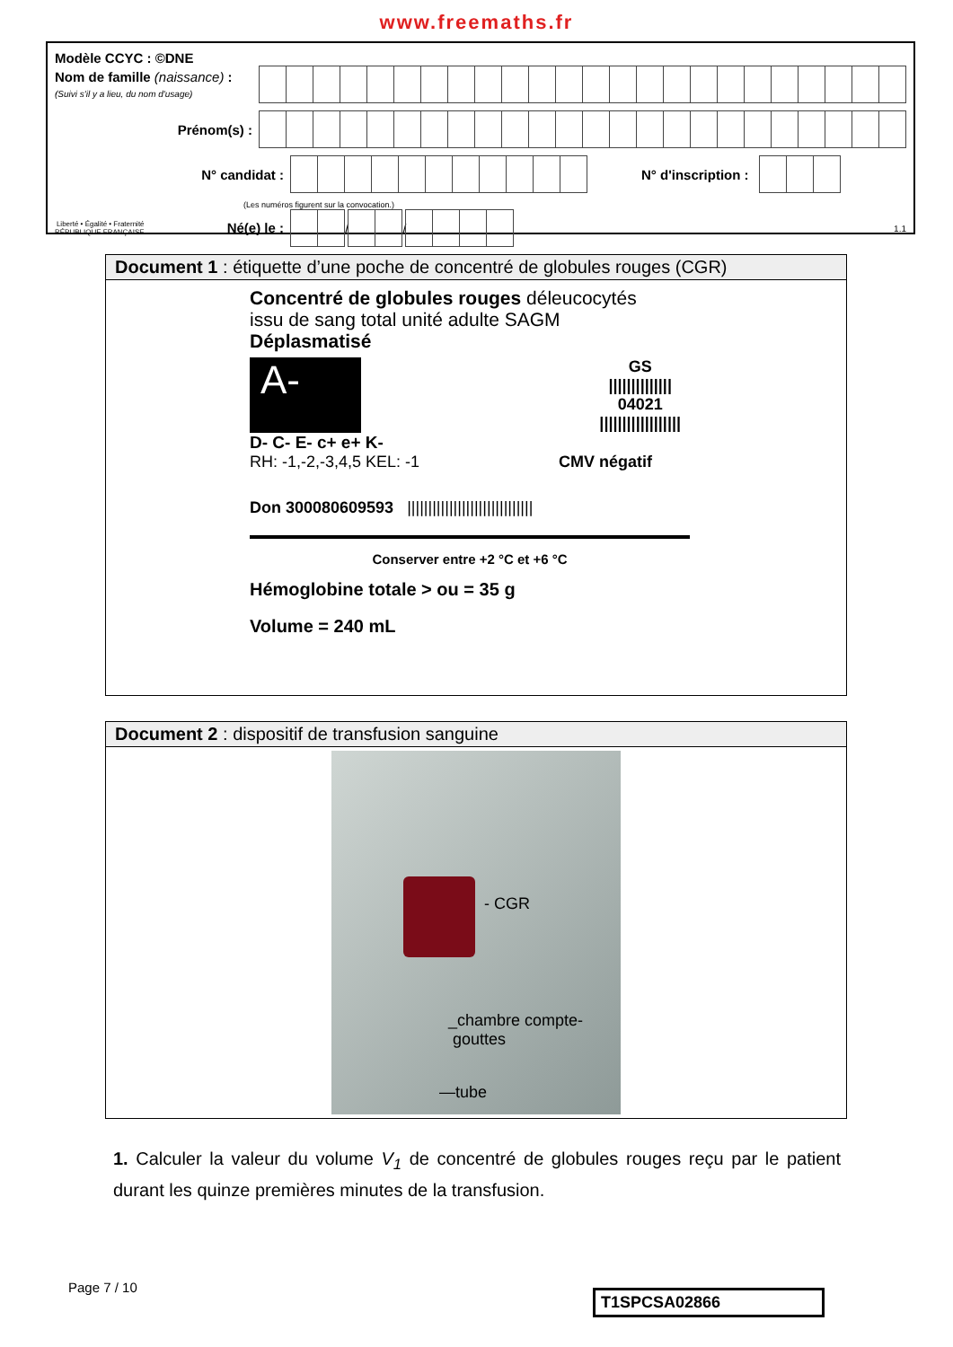www.freemaths.fr
Modèle CCYC : ©DNE
Nom de famille (naissance) :
(Suivi s'il y a lieu, du nom d'usage)
Prénom(s) :
N° candidat : N° d'inscription :
(Les numéros figurent sur la convocation.)
Liberté • Égalité • Fraternité
RÉPUBLIQUE FRANÇAISE Né(e) le :
/
/
1.1
Document 1 : étiquette d’une poche de concentré de globules rouges (CGR)
Concentré de globules rouges déleucocytés
issu de sang total unité adulte SAGM
Déplasmatisé
A-
GS
||||||||||||||
04021
||||||||||||||||||
D- C- E- c+ e+ K-
RH: -1,-2,-3,4,5 KEL: -1 CMV négatif
Don 300080609593 ||||||||||||||||||||||||||||||
Conserver entre +2 °C et +6 °C
Hémoglobine totale > ou = 35 g
Volume = 240 mL
Document 2 : dispositif de transfusion sanguine
- CGR
_chambre compte-
gouttes
—tube
1. Calculer la valeur du volume V<sub>1</sub> de concentré de globules rouges reçu par le patient durant les quinze premières minutes de la transfusion.
Page 7 / 10
T1SPCSA02866